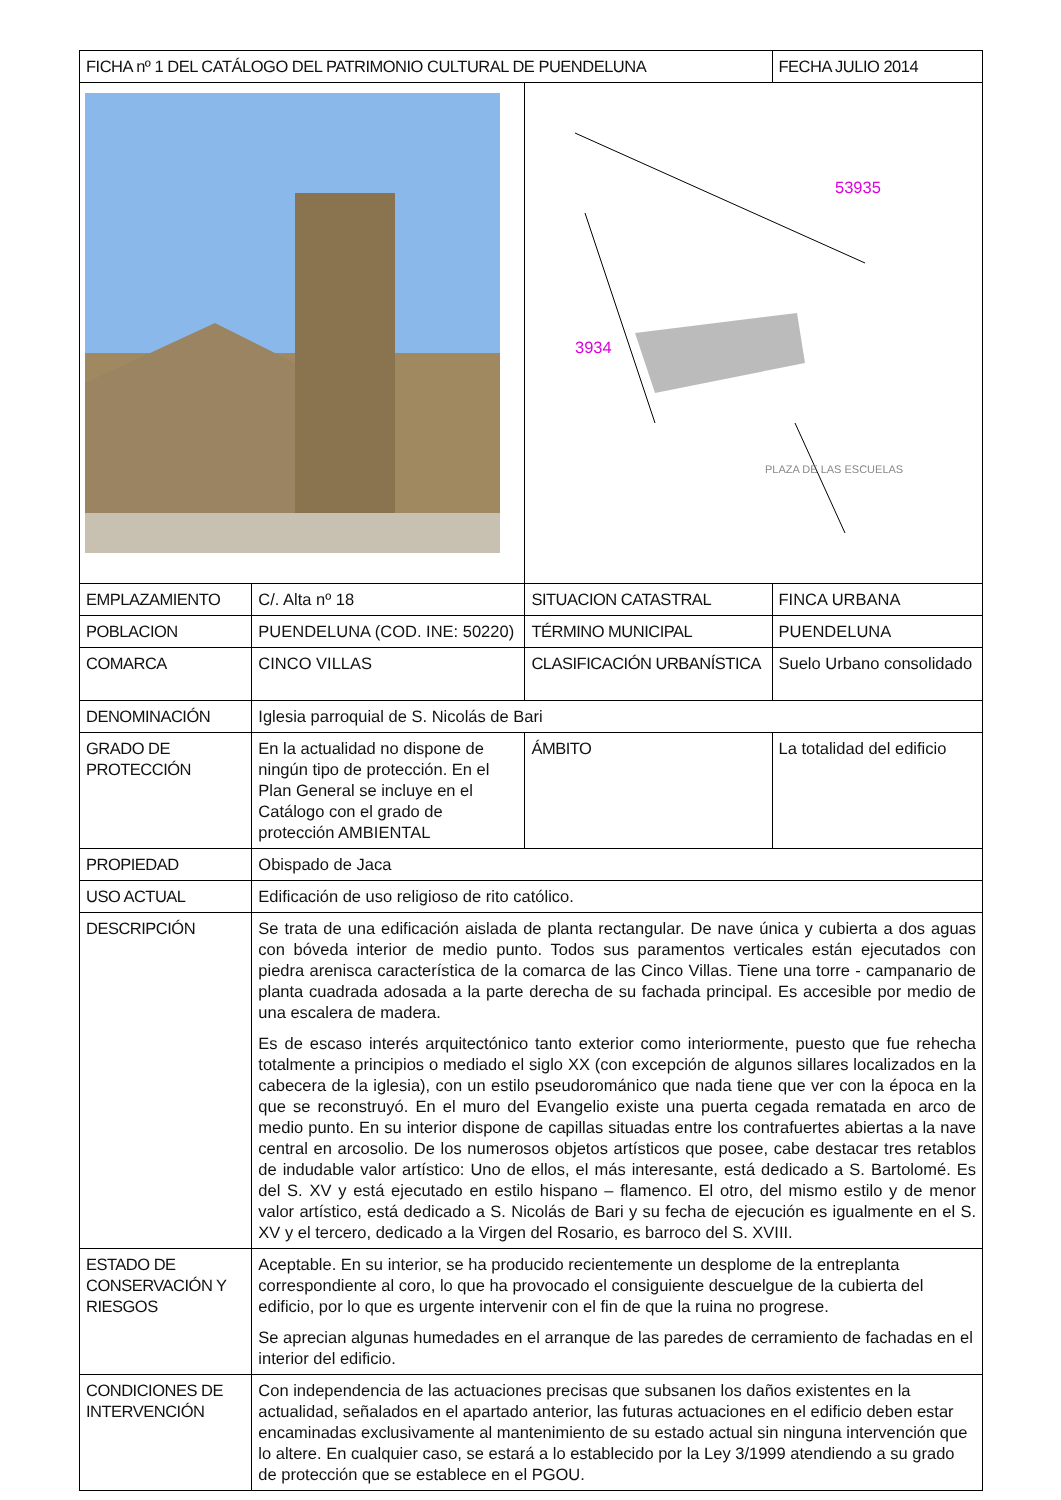| FICHA nº 1 DEL CATÁLOGO DEL PATRIMONIO CULTURAL DE PUENDELUNA | | | FECHA JULIO 2014 | |
| | | 53935 3934 PLAZA DE LAS ESCUELAS | | |
| EMPLAZAMIENTO | C/. Alta nº 18 | SITUACION CATASTRAL | | FINCA URBANA |
| POBLACION | PUENDELUNA (COD. INE: 50220) | TÉRMINO MUNICIPAL | | PUENDELUNA |
| COMARCA | CINCO VILLAS | CLASIFICACIÓN URBANÍSTICA | | Suelo Urbano consolidado |
| DENOMINACIÓN | Iglesia parroquial de S. Nicolás de Bari | | | |
| GRADO DE PROTECCIÓN | En la actualidad no dispone de ningún tipo de protección. En el Plan General se incluye en el Catálogo con el grado de protección AMBIENTAL | ÁMBITO | La totalidad del edificio | |
| PROPIEDAD | Obispado de Jaca | | | |
| USO ACTUAL | Edificación de uso religioso de rito católico. | | | |
| DESCRIPCIÓN | Se trata de una edificación aislada de planta rectangular. De nave única y cubierta a dos aguas con bóveda interior de medio punto. Todos sus paramentos verticales están ejecutados con piedra arenisca característica de la comarca de las Cinco Villas. Tiene una torre - campanario de planta cuadrada adosada a la parte derecha de su fachada principal. Es accesible por medio de una escalera de madera. Es de escaso interés arquitectónico tanto exterior como interiormente, puesto que fue rehecha totalmente a principios o mediado el siglo XX (con excepción de algunos sillares localizados en la cabecera de la iglesia), con un estilo pseudorománico que nada tiene que ver con la época en la que se reconstruyó. En el muro del Evangelio existe una puerta cegada rematada en arco de medio punto. En su interior dispone de capillas situadas entre los contrafuertes abiertas a la nave central en arcosolio. De los numerosos objetos artísticos que posee, cabe destacar tres retablos de indudable valor artístico: Uno de ellos, el más interesante, está dedicado a S. Bartolomé. Es del S. XV y está ejecutado en estilo hispano – flamenco. El otro, del mismo estilo y de menor valor artístico, está dedicado a S. Nicolás de Bari y su fecha de ejecución es igualmente en el S. XV y el tercero, dedicado a la Virgen del Rosario, es barroco del S. XVIII. | | | |
| ESTADO DE CONSERVACIÓN Y RIESGOS | Aceptable. En su interior, se ha producido recientemente un desplome de la entreplanta correspondiente al coro, lo que ha provocado el consiguiente descuelgue de la cubierta del edificio, por lo que es urgente intervenir con el fin de que la ruina no progrese. Se aprecian algunas humedades en el arranque de las paredes de cerramiento de fachadas en el interior del edificio. | | | |
| CONDICIONES DE INTERVENCIÓN | Con independencia de las actuaciones precisas que subsanen los daños existentes en la actualidad, señalados en el apartado anterior, las futuras actuaciones en el edificio deben estar encaminadas exclusivamente al mantenimiento de su estado actual sin ninguna intervención que lo altere. En cualquier caso, se estará a lo establecido por la Ley 3/1999 atendiendo a su grado de protección que se establece en el PGOU. | | | |